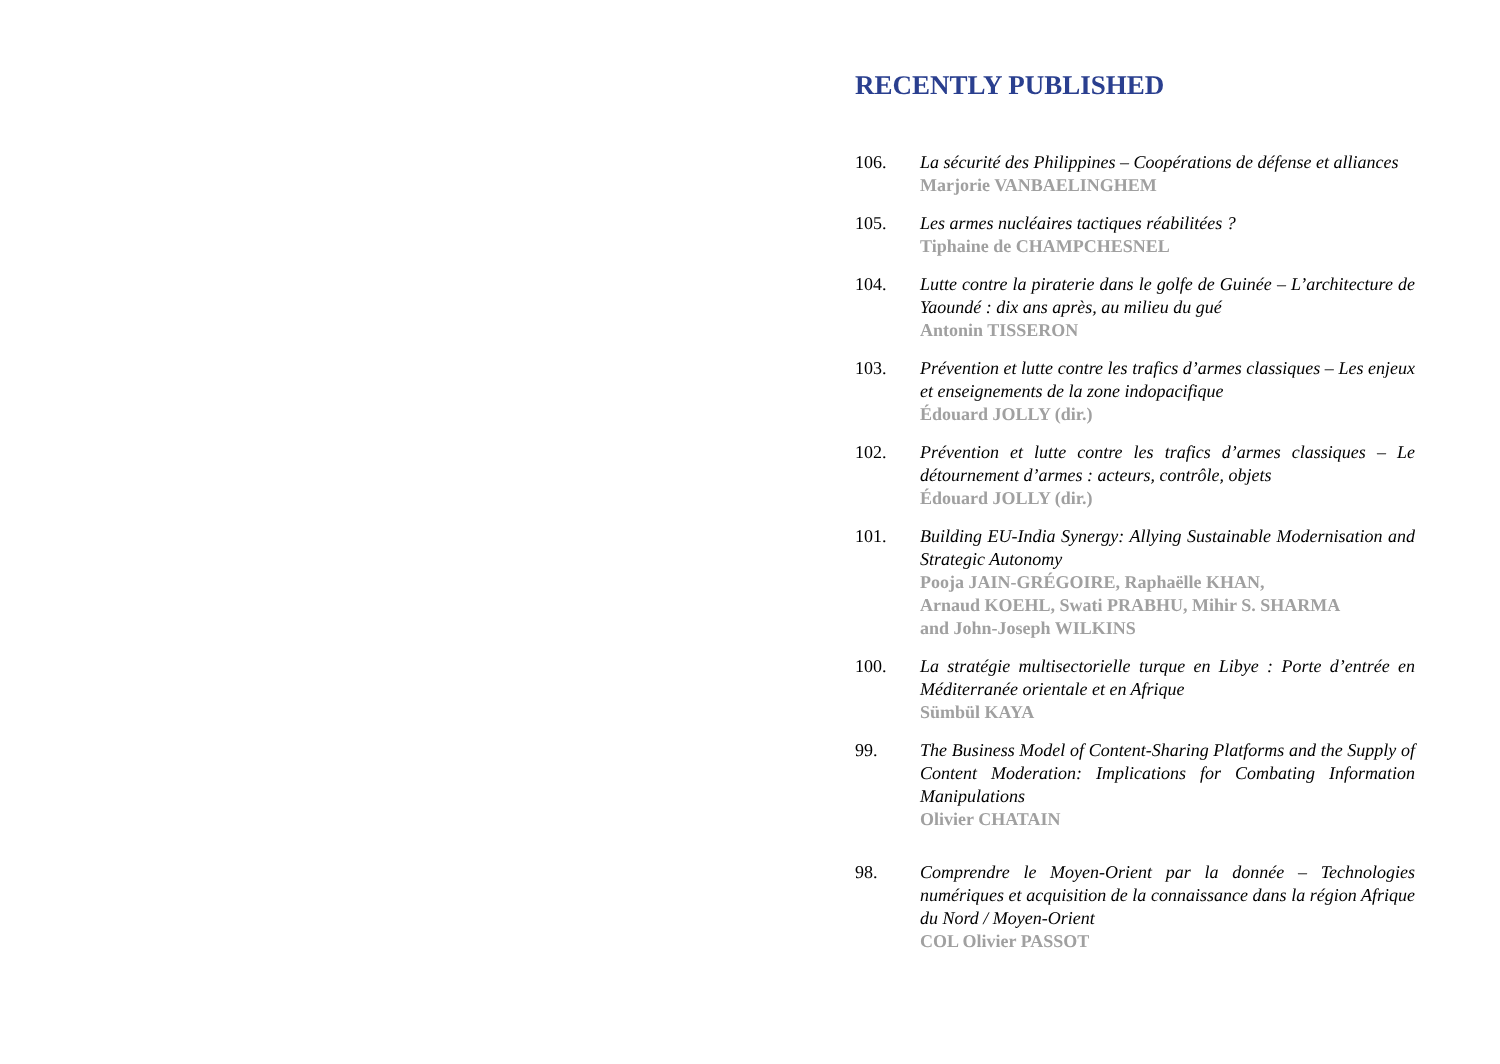RECENTLY PUBLISHED
106. La sécurité des Philippines – Coopérations de défense et alliances
Marjorie VANBAELINGHEM
105. Les armes nucléaires tactiques réabilitées ?
Tiphaine de CHAMPCHESNEL
104. Lutte contre la piraterie dans le golfe de Guinée – L’architecture de Yaoundé : dix ans après, au milieu du gué
Antonin TISSERON
103. Prévention et lutte contre les trafics d’armes classiques – Les enjeux et enseignements de la zone indopacifique
Édouard JOLLY (dir.)
102. Prévention et lutte contre les trafics d’armes classiques – Le détournement d’armes : acteurs, contrôle, objets
Édouard JOLLY (dir.)
101. Building EU-India Synergy: Allying Sustainable Modernisation and Strategic Autonomy
Pooja JAIN-GRÉGOIRE, Raphaëlle KHAN,
Arnaud KOEHL, Swati PRABHU, Mihir S. SHARMA
and John-Joseph WILKINS
100. La stratégie multisectorielle turque en Libye : Porte d’entrée en Méditerranée orientale et en Afrique
Sümbül KAYA
99. The Business Model of Content-Sharing Platforms and the Supply of Content Moderation: Implications for Combating Information Manipulations
Olivier CHATAIN
98. Comprendre le Moyen-Orient par la donnée – Technologies numériques et acquisition de la connaissance dans la région Afrique du Nord / Moyen-Orient
COL Olivier PASSOT